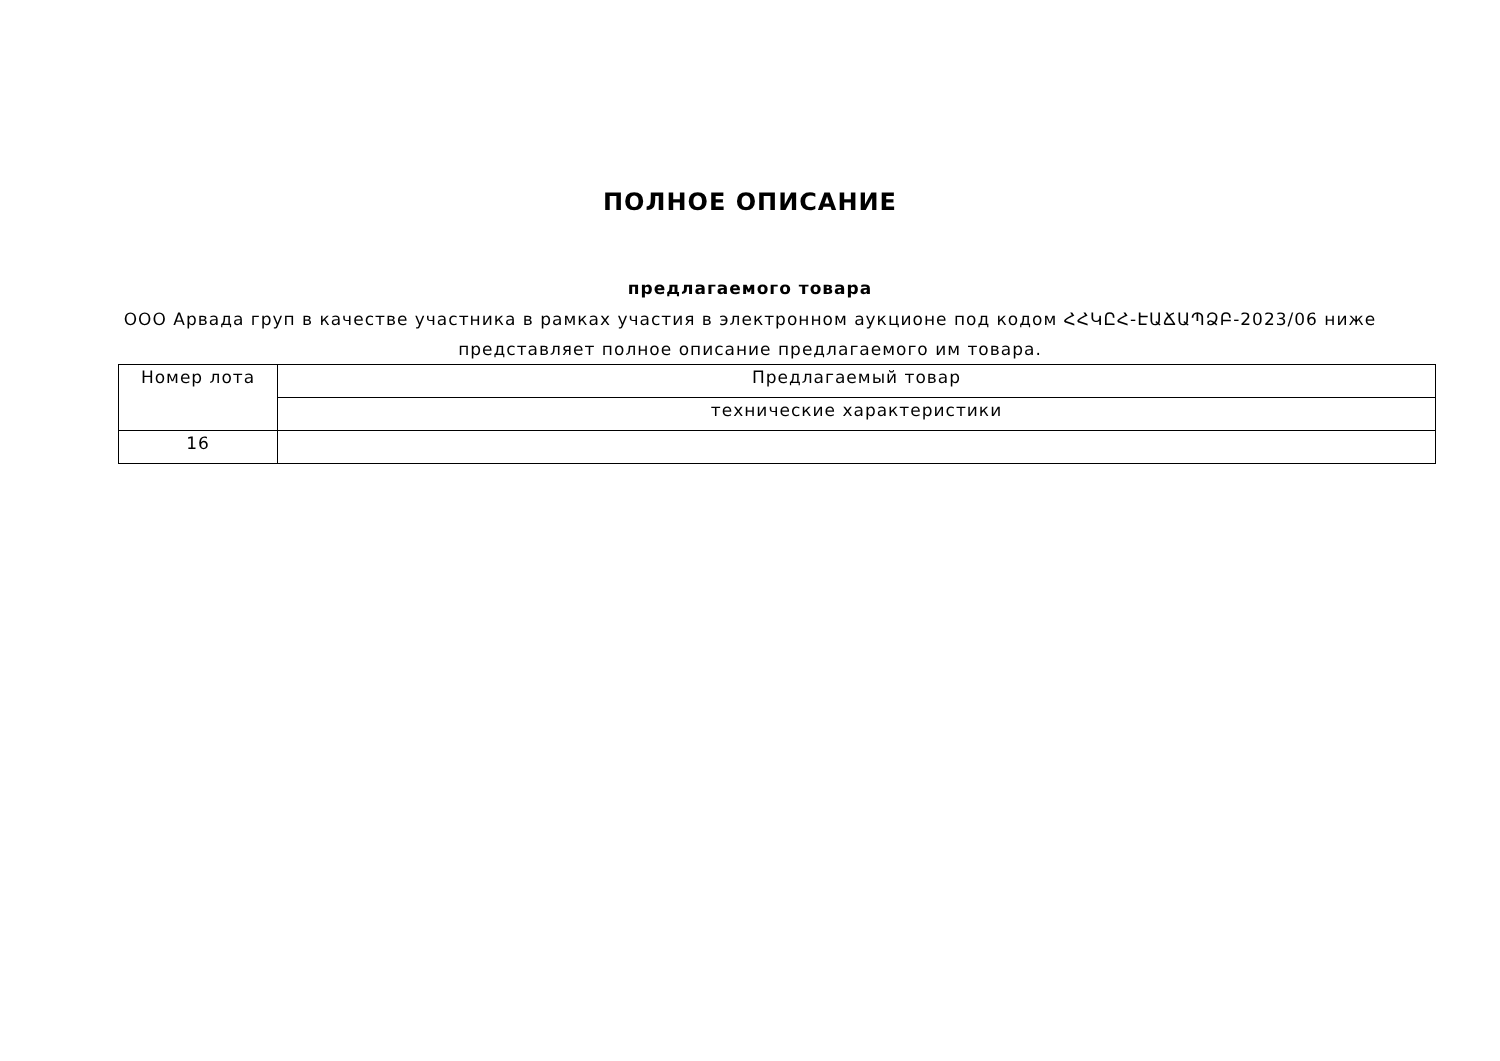ПОЛНОЕ ОПИСАНИЕ
предлагаемого товара
ООО Арвада груп в качестве участника в рамках участия в электронном аукционе под кодом ՀՀԿԸՀ-ԷԱՃԱՊՁԲ-2023/06 ниже представляет полное описание предлагаемого им товара.
| Номер лота | Предлагаемый товар |
| --- | --- |
| | технические характеристики |
| 16 | |